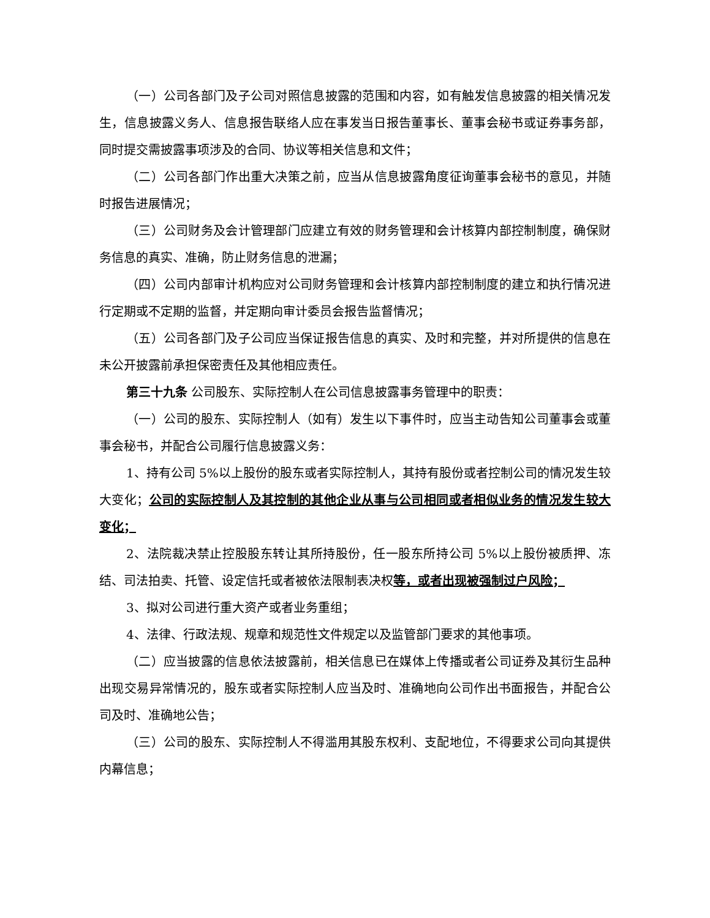（一）公司各部门及子公司对照信息披露的范围和内容，如有触发信息披露的相关情况发生，信息披露义务人、信息报告联络人应在事发当日报告董事长、董事会秘书或证券事务部，同时提交需披露事项涉及的合同、协议等相关信息和文件；
（二）公司各部门作出重大决策之前，应当从信息披露角度征询董事会秘书的意见，并随时报告进展情况；
（三）公司财务及会计管理部门应建立有效的财务管理和会计核算内部控制制度，确保财务信息的真实、准确，防止财务信息的泄漏；
（四）公司内部审计机构应对公司财务管理和会计核算内部控制制度的建立和执行情况进行定期或不定期的监督，并定期向审计委员会报告监督情况；
（五）公司各部门及子公司应当保证报告信息的真实、及时和完整，并对所提供的信息在未公开披露前承担保密责任及其他相应责任。
第三十九条 公司股东、实际控制人在公司信息披露事务管理中的职责：
（一）公司的股东、实际控制人（如有）发生以下事件时，应当主动告知公司董事会或董事会秘书，并配合公司履行信息披露义务：
1、持有公司 5%以上股份的股东或者实际控制人，其持有股份或者控制公司的情况发生较大变化；公司的实际控制人及其控制的其他企业从事与公司相同或者相似业务的情况发生较大变化；
2、法院裁决禁止控股股东转让其所持股份，任一股东所持公司 5%以上股份被质押、冻结、司法拍卖、托管、设定信托或者被依法限制表决权等，或者出现被强制过户风险；
3、拟对公司进行重大资产或者业务重组；
4、法律、行政法规、规章和规范性文件规定以及监管部门要求的其他事项。
（二）应当披露的信息依法披露前，相关信息已在媒体上传播或者公司证券及其衍生品种出现交易异常情况的，股东或者实际控制人应当及时、准确地向公司作出书面报告，并配合公司及时、准确地公告；
（三）公司的股东、实际控制人不得滥用其股东权利、支配地位，不得要求公司向其提供内幕信息；